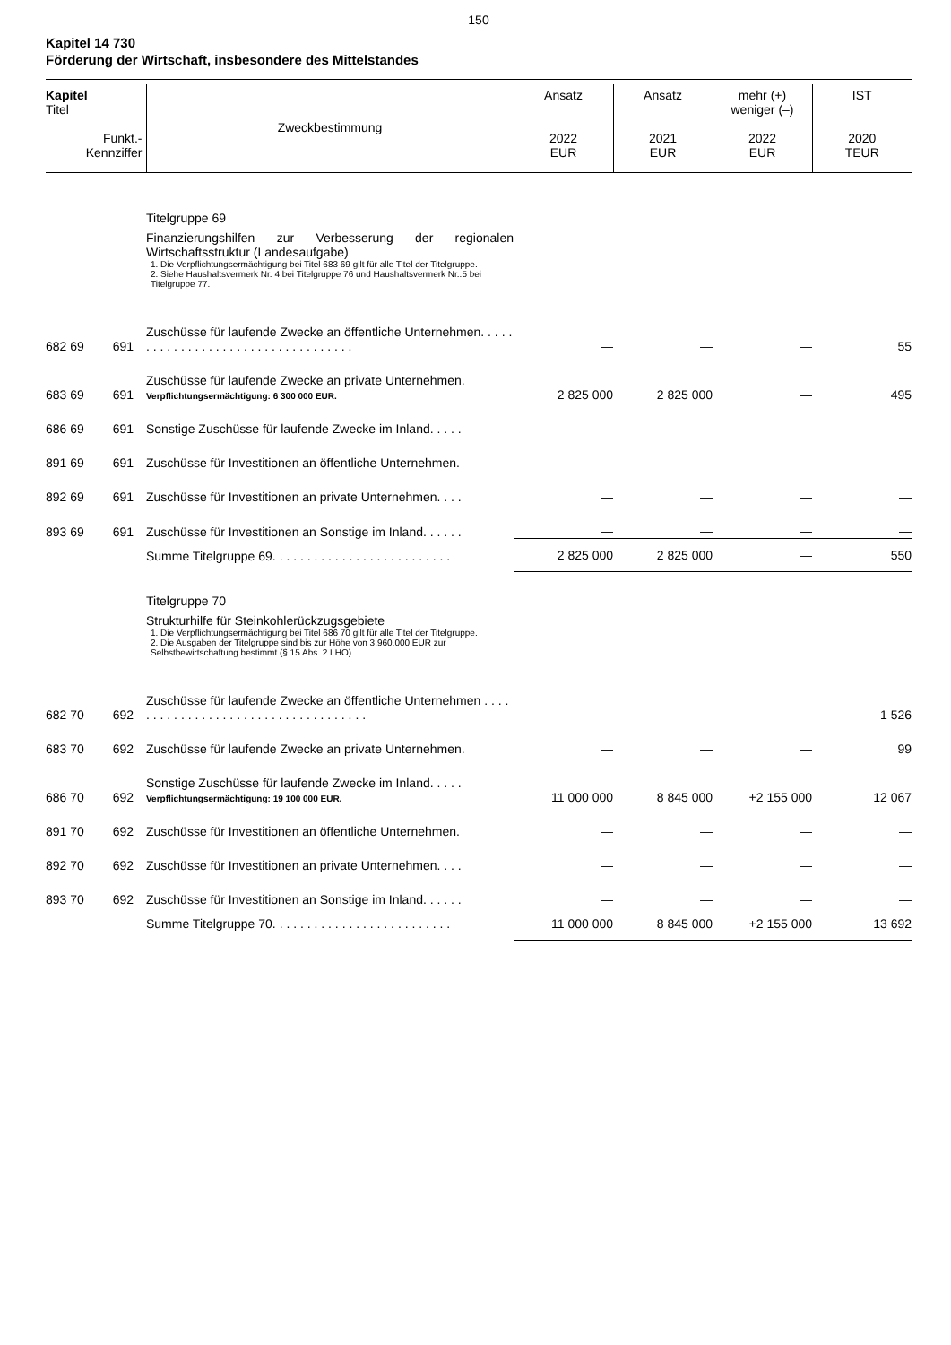150
Kapitel 14 730
Förderung der Wirtschaft, insbesondere des Mittelstandes
| Kapitel Titel Funkt.- Kennziffer | | Zweckbestimmung | Ansatz 2022 EUR | Ansatz 2021 EUR | mehr (+) weniger (–) 2022 EUR | IST 2020 TEUR |
| --- | --- | --- | --- | --- | --- | --- |
| | | Titelgruppe 69 Finanzierungshilfen zur Verbesserung der regionalen Wirtschaftsstruktur (Landesaufgabe) 1. Die Verpflichtungsermächtigung bei Titel 683 69 gilt für alle Titel der Titelgruppe. 2. Siehe Haushaltsvermerk Nr. 4 bei Titelgruppe 76 und Haushaltsvermerk Nr..5 bei Titelgruppe 77. | | | | |
| 682 69 | 691 | Zuschüsse für laufende Zwecke an öffentliche Unternehmen. . . . . . . . . . . . . . . . . . . . . . . . . . . . . . . . . . . | — | — | — | 55 |
| 683 69 | 691 | Zuschüsse für laufende Zwecke an private Unternehmen. Verpflichtungsermächtigung: 6 300 000 EUR. | 2 825 000 | 2 825 000 | — | 495 |
| 686 69 | 691 | Sonstige Zuschüsse für laufende Zwecke im Inland. . . . . | — | — | — | — |
| 891 69 | 691 | Zuschüsse für Investitionen an öffentliche Unternehmen. | — | — | — | — |
| 892 69 | 691 | Zuschüsse für Investitionen an private Unternehmen. . . . | — | — | — | — |
| 893 69 | 691 | Zuschüsse für Investitionen an Sonstige im Inland. . . . . . | — | — | — | — |
| | | Summe Titelgruppe 69. . . . . . . . . . . . . . . . . . . . . . . . . . | 2 825 000 | 2 825 000 | — | 550 |
| | | Titelgruppe 70 Strukturhilfe für Steinkohlerückzugsgebiete 1. Die Verpflichtungsermächtigung bei Titel 686 70 gilt für alle Titel der Titelgruppe. 2. Die Ausgaben der Titelgruppe sind bis zur Höhe von 3.960.000 EUR zur Selbstbewirtschaftung bestimmt (§ 15 Abs. 2 LHO). | | | | |
| 682 70 | 692 | Zuschüsse für laufende Zwecke an öffentliche Unternehmen . . . . . . . . . . . . . . . . . . . . . . . . . . . . . . . . . . . . | — | — | — | 1 526 |
| 683 70 | 692 | Zuschüsse für laufende Zwecke an private Unternehmen. | — | — | — | 99 |
| 686 70 | 692 | Sonstige Zuschüsse für laufende Zwecke im Inland. . . . . Verpflichtungsermächtigung: 19 100 000 EUR. | 11 000 000 | 8 845 000 | +2 155 000 | 12 067 |
| 891 70 | 692 | Zuschüsse für Investitionen an öffentliche Unternehmen. | — | — | — | — |
| 892 70 | 692 | Zuschüsse für Investitionen an private Unternehmen. . . . | — | — | — | — |
| 893 70 | 692 | Zuschüsse für Investitionen an Sonstige im Inland. . . . . . | — | — | — | — |
| | | Summe Titelgruppe 70. . . . . . . . . . . . . . . . . . . . . . . . . . | 11 000 000 | 8 845 000 | +2 155 000 | 13 692 |